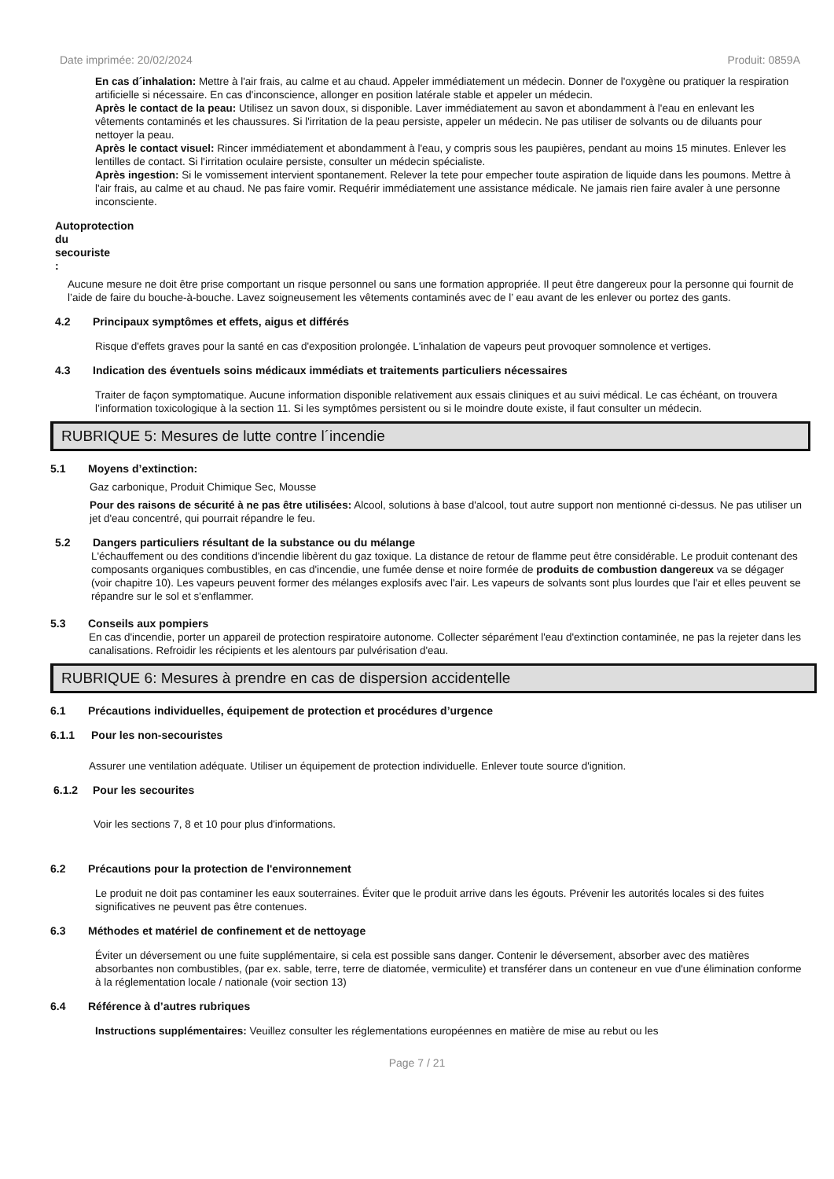Date imprimée: 20/02/2024 Produit: 0859A
En cas d´inhalation: Mettre à l'air frais, au calme et au chaud. Appeler immédiatement un médecin. Donner de l'oxygène ou pratiquer la respiration artificielle si nécessaire. En cas d'inconscience, allonger en position latérale stable et appeler un médecin.
Après le contact de la peau: Utilisez un savon doux, si disponible. Laver immédiatement au savon et abondamment à l'eau en enlevant les vêtements contaminés et les chaussures. Si l'irritation de la peau persiste, appeler un médecin. Ne pas utiliser de solvants ou de diluants pour nettoyer la peau.
Après le contact visuel: Rincer immédiatement et abondamment à l'eau, y compris sous les paupières, pendant au moins 15 minutes. Enlever les lentilles de contact. Si l'irritation oculaire persiste, consulter un médecin spécialiste.
Après ingestion: Si le vomissement intervient spontanement. Relever la tete pour empecher toute aspiration de liquide dans les poumons. Mettre à l'air frais, au calme et au chaud. Ne pas faire vomir. Requérir immédiatement une assistance médicale. Ne jamais rien faire avaler à une personne inconsciente.
Autoprotection du secouriste :
Aucune mesure ne doit être prise comportant un risque personnel ou sans une formation appropriée. Il peut être dangereux pour la personne qui fournit de l’aide de faire du bouche-à-bouche. Lavez soigneusement les vêtements contaminés avec de l’ eau avant de les enlever ou portez des gants.
4.2 Principaux symptômes et effets, aigus et différés
Risque d'effets graves pour la santé en cas d'exposition prolongée. L'inhalation de vapeurs peut provoquer somnolence et vertiges.
4.3 Indication des éventuels soins médicaux immédiats et traitements particuliers nécessaires
Traiter de façon symptomatique. Aucune information disponible relativement aux essais cliniques et au suivi médical. Le cas échéant, on trouvera l’information toxicologique à la section 11. Si les symptômes persistent ou si le moindre doute existe, il faut consulter un médecin.
RUBRIQUE 5: Mesures de lutte contre l´incendie
5.1 Moyens d’extinction:
Gaz carbonique, Produit Chimique Sec, Mousse
Pour des raisons de sécurité à ne pas être utilisées: Alcool, solutions à base d'alcool, tout autre support non mentionné ci-dessus. Ne pas utiliser un jet d'eau concentré, qui pourrait répandre le feu.
5.2 Dangers particuliers résultant de la substance ou du mélange
L'échauffement ou des conditions d'incendie libèrent du gaz toxique. La distance de retour de flamme peut être considérable. Le produit contenant des composants organiques combustibles, en cas d'incendie, une fumée dense et noire formée de produits de combustion dangereux va se dégager (voir chapitre 10). Les vapeurs peuvent former des mélanges explosifs avec l'air. Les vapeurs de solvants sont plus lourdes que l'air et elles peuvent se répandre sur le sol et s'enflammer.
5.3 Conseils aux pompiers
En cas d'incendie, porter un appareil de protection respiratoire autonome. Collecter séparément l'eau d'extinction contaminée, ne pas la rejeter dans les canalisations. Refroidir les récipients et les alentours par pulvérisation d'eau.
RUBRIQUE 6: Mesures à prendre en cas de dispersion accidentelle
6.1 Précautions individuelles, équipement de protection et procédures d’urgence
6.1.1 Pour les non-secouristes
Assurer une ventilation adéquate. Utiliser un équipement de protection individuelle. Enlever toute source d'ignition.
6.1.2 Pour les secourites
Voir les sections 7, 8 et 10 pour plus d'informations.
6.2 Précautions pour la protection de l'environnement
Le produit ne doit pas contaminer les eaux souterraines. Éviter que le produit arrive dans les égouts. Prévenir les autorités locales si des fuites significatives ne peuvent pas être contenues.
6.3 Méthodes et matériel de confinement et de nettoyage
Éviter un déversement ou une fuite supplémentaire, si cela est possible sans danger. Contenir le déversement, absorber avec des matières absorbantes non combustibles, (par ex. sable, terre, terre de diatomée, vermiculite) et transférer dans un conteneur en vue d'une élimination conforme à la réglementation locale / nationale (voir section 13)
6.4 Référence à d’autres rubriques
Instructions supplémentaires: Veuillez consulter les réglementations européennes en matière de mise au rebut ou les
Page 7 / 21